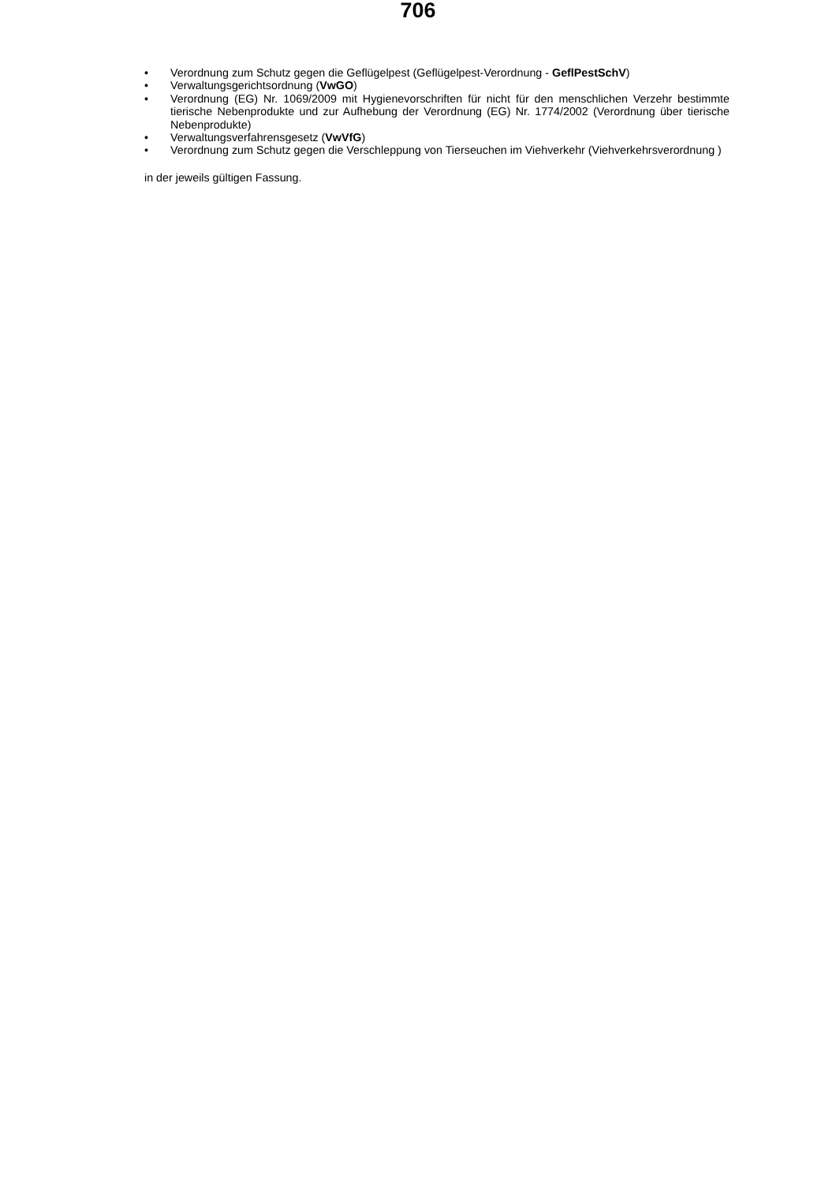706
• Verordnung zum Schutz gegen die Geflügelpest (Geflügelpest-Verordnung - GeflPestSchV)
• Verwaltungsgerichtsordnung (VwGO)
• Verordnung (EG) Nr. 1069/2009 mit Hygienevorschriften für nicht für den menschlichen Verzehr bestimmte tierische Nebenprodukte und zur Aufhebung der Verordnung (EG) Nr. 1774/2002 (Verordnung über tierische Nebenprodukte)
• Verwaltungsverfahrensgesetz (VwVfG)
• Verordnung zum Schutz gegen die Verschleppung von Tierseuchen im Viehverkehr (Viehverkehrsverordnung )
in der jeweils gültigen Fassung.